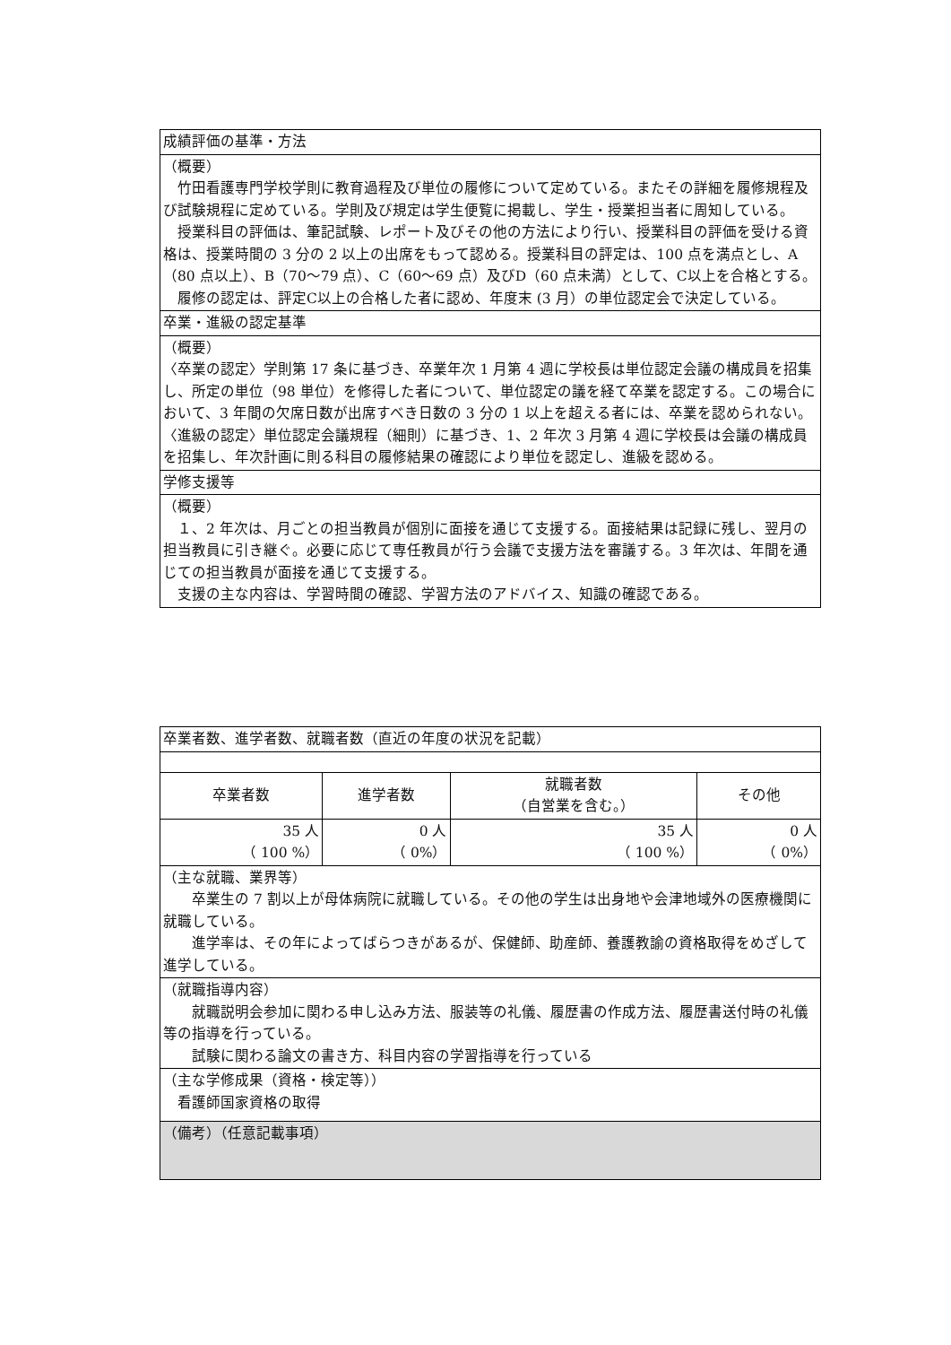| 成績評価の基準・方法 |
| --- |
| （概要） 竹田看護専門学校学則に教育過程及び単位の履修について定めている。またその詳細を履修規程及び試験規程に定めている。学則及び規定は学生便覧に掲載し、学生・授業担当者に周知している。 授業科目の評価は、筆記試験、レポート及びその他の方法により行い、授業科目の評価を受ける資格は、授業時間の 3 分の 2 以上の出席をもって認める。授業科目の評定は、100 点を満点とし、A（80 点以上）、B（70〜79 点）、C（60〜69 点）及びD（60 点未満）として、C以上を合格とする。 履修の認定は、評定C以上の合格した者に認め、年度末 (3 月）の単位認定会で決定している。 |
| 卒業・進級の認定基準 |
| （概要） 〈卒業の認定〉学則第 17 条に基づき、卒業年次 1 月第 4 週に学校長は単位認定会議の構成員を招集し、所定の単位（98 単位）を修得した者について、単位認定の議を経て卒業を認定する。この場合において、3 年間の欠席日数が出席すべき日数の 3 分の 1 以上を超える者には、卒業を認められない。 〈進級の認定〉単位認定会議規程（細則）に基づき、1、2 年次 3 月第 4 週に学校長は会議の構成員を招集し、年次計画に則る科目の履修結果の確認により単位を認定し、進級を認める。 |
| 学修支援等 |
| （概要） １、2 年次は、月ごとの担当教員が個別に面接を通じて支援する。面接結果は記録に残し、翌月の担当教員に引き継ぐ。必要に応じて専任教員が行う会議で支援方法を審議する。3 年次は、年間を通じての担当教員が面接を通じて支援する。 支援の主な内容は、学習時間の確認、学習方法のアドバイス、知識の確認である。 |
| 卒業者数、進学者数、就職者数（直近の年度の状況を記載） | | | |
| --- | --- | --- | --- |
| 卒業者数 | 進学者数 | 就職者数 （自営業を含む。） | その他 |
| 35 人 （ 100 %） | 0 人 （ 0%） | 35 人 （ 100 %） | 0 人 （ 0%） |
| （主な就職、業界等） 卒業生の 7 割以上が母体病院に就職している。その他の学生は出身地や会津地域外の医療機関に就職している。 進学率は、その年によってばらつきがあるが、保健師、助産師、養護教諭の資格取得をめざして進学している。 | | | |
| （就職指導内容） 就職説明会参加に関わる申し込み方法、服装等の礼儀、履歴書の作成方法、履歴書送付時の礼儀等の指導を行っている。 試験に関わる論文の書き方、科目内容の学習指導を行っている | | | |
| （主な学修成果（資格・検定等）） 看護師国家資格の取得 | | | |
| （備考）（任意記載事項） | | | |